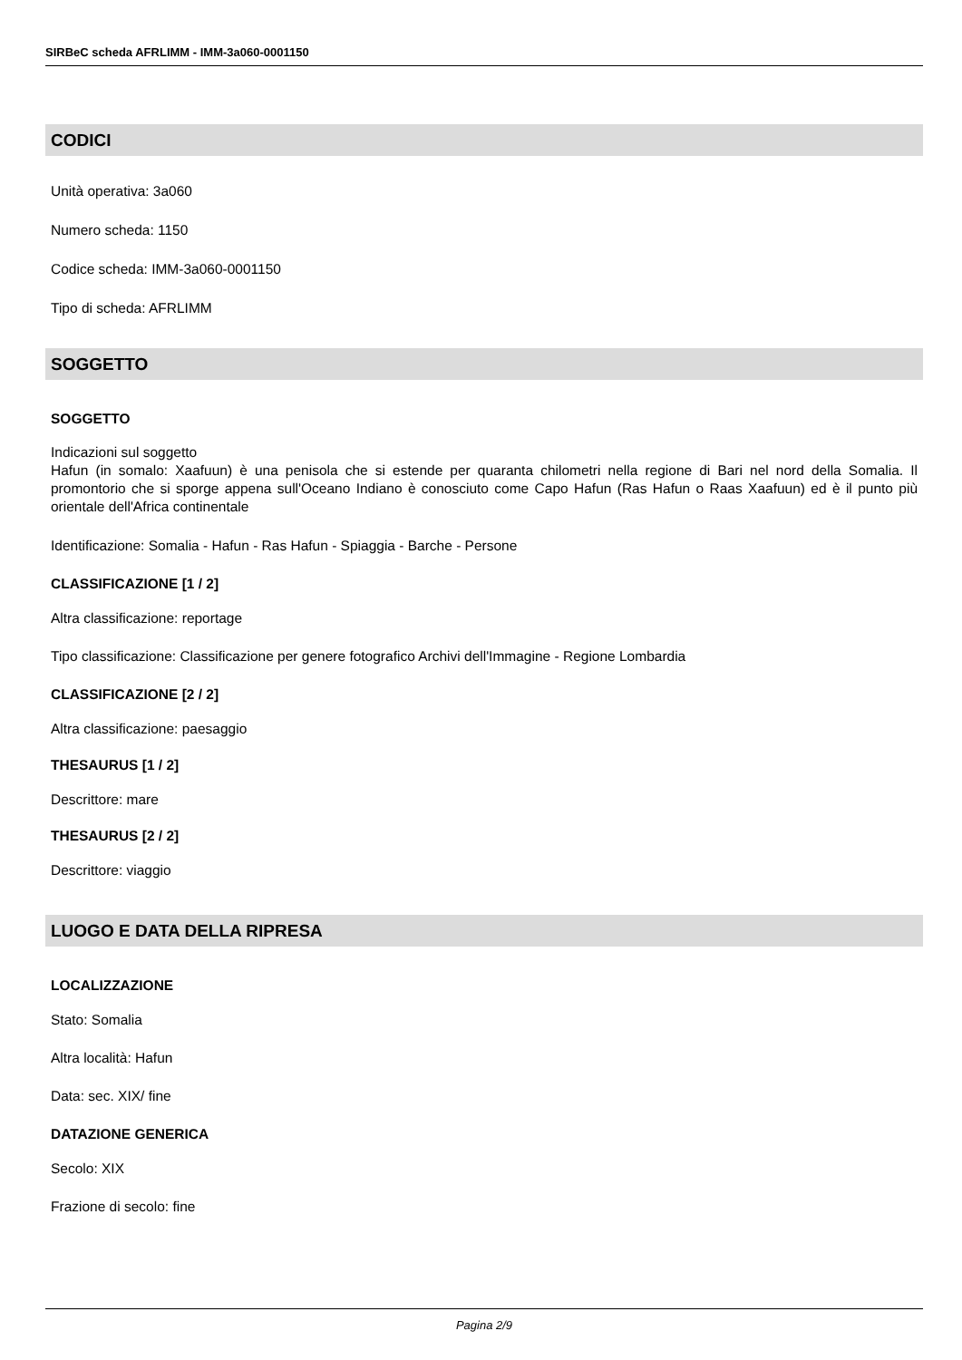SIRBeC scheda AFRLIMM - IMM-3a060-0001150
CODICI
Unità operativa: 3a060
Numero scheda: 1150
Codice scheda: IMM-3a060-0001150
Tipo di scheda: AFRLIMM
SOGGETTO
SOGGETTO
Indicazioni sul soggetto
Hafun (in somalo: Xaafuun) è una penisola che si estende per quaranta chilometri nella regione di Bari nel nord della Somalia. Il promontorio che si sporge appena sull'Oceano Indiano è conosciuto come Capo Hafun (Ras Hafun o Raas Xaafuun) ed è il punto più orientale dell'Africa continentale
Identificazione: Somalia - Hafun - Ras Hafun - Spiaggia - Barche - Persone
CLASSIFICAZIONE [1 / 2]
Altra classificazione: reportage
Tipo classificazione: Classificazione per genere fotografico Archivi dell'Immagine - Regione Lombardia
CLASSIFICAZIONE [2 / 2]
Altra classificazione: paesaggio
THESAURUS [1 / 2]
Descrittore: mare
THESAURUS [2 / 2]
Descrittore: viaggio
LUOGO E DATA DELLA RIPRESA
LOCALIZZAZIONE
Stato: Somalia
Altra località: Hafun
Data: sec. XIX/ fine
DATAZIONE GENERICA
Secolo: XIX
Frazione di secolo: fine
Pagina 2/9